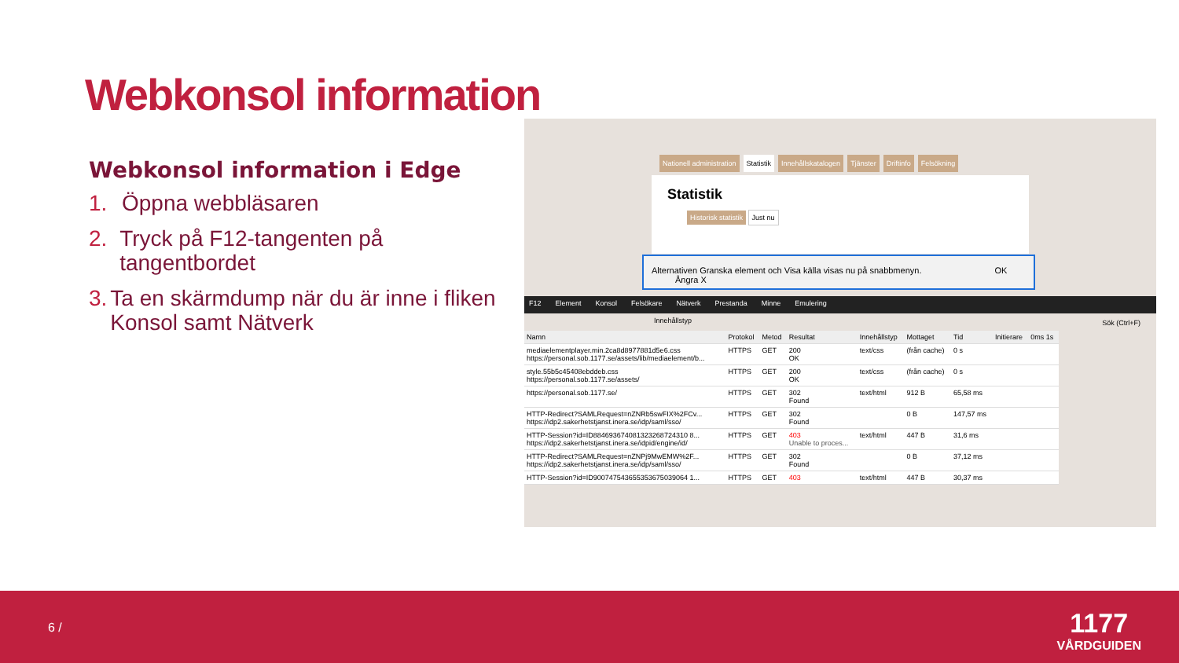Webkonsol information
Webkonsol information i Edge
1. Öppna webbläsaren
2. Tryck på F12-tangenten på tangentbordet
3. Ta en skärmdump när du är inne i fliken Konsol samt Nätverk
Nationell administration Statistik Innehållskatalogen Tjänster Driftinfo Felsökning
Statistik
Historisk statistik Just nu
Alternativen Granska element och Visa källa visas nu på snabbmenyn. OK Ångra X
F12 Element Konsol Felsökare Nätverk Prestanda Minne Emulering
Innehållstyp Sök (Ctrl+F)
| Namn | Protokol | Metod | Resultat | Innehållstyp | Mottaget | Tid | Initierare | 0ms 1s |
| --- | --- | --- | --- | --- | --- | --- | --- | --- |
| mediaelementplayer.min.2ca8d8977881d5e6.css https://personal.sob.1177.se/assets/lib/mediaelement/b... | HTTPS | GET | 200 OK | text/css | (från cache) | 0 s | | |
| style.55b5c45408ebddeb.css https://personal.sob.1177.se/assets/ | HTTPS | GET | 200 OK | text/css | (från cache) | 0 s | | |
| https://personal.sob.1177.se/ | HTTPS | GET | 302 Found | text/html | 912 B | 65,58 ms | | |
| HTTP-Redirect?SAMLRequest=nZNRb5swFIX%2FCv... https://idp2.sakerhetstjanst.inera.se/idp/saml/sso/ | HTTPS | GET | 302 Found | | 0 B | 147,57 ms | | |
| HTTP-Session?id=ID884693674081323268724310 8... https://idp2.sakerhetstjanst.inera.se/idpid/engine/id/ | HTTPS | GET | 403 Unable to proces... | text/html | 447 B | 31,6 ms | | |
| HTTP-Redirect?SAMLRequest=nZNPj9MwEMW%2F... https://idp2.sakerhetstjanst.inera.se/idp/saml/sso/ | HTTPS | GET | 302 Found | | 0 B | 37,12 ms | | |
| HTTP-Session?id=ID900747543655353675039064 1... | HTTPS | GET | 403 | text/html | 447 B | 30,37 ms | | |
6 /
1177
VÅRDGUIDEN